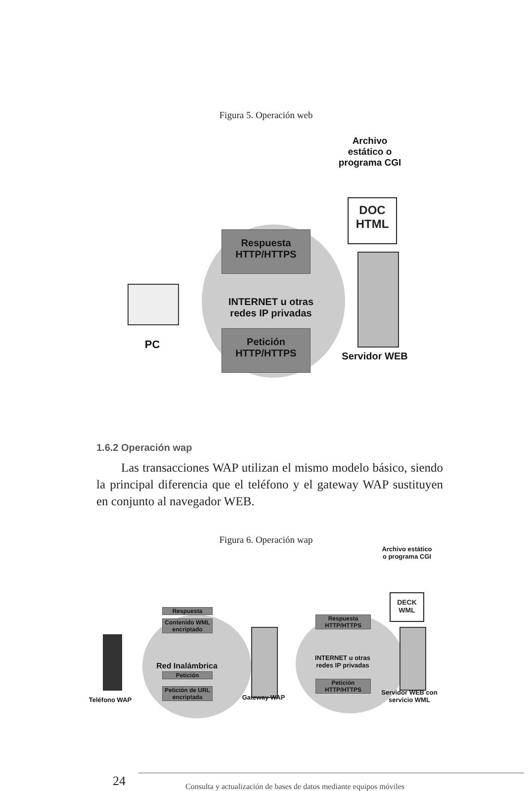Figura 5. Operación web
Archivo estático o programa CGI
DOC HTML
Respuesta HTTP/HTTPS
INTERNET u otras redes IP privadas
Petición HTTP/HTTPS
Servidor WEB
PC
1.6.2 Operación wap
Las transacciones WAP utilizan el mismo modelo básico, siendo la principal diferencia que el teléfono y el gateway WAP sustituyen en conjunto al navegador WEB.
Figura 6. Operación wap
Archivo estático o programa CGI
DECK WML
Respuesta
Contenido WML encriptado
Red Inalámbrica
Petición
Petición de URL encriptada
Gateway WAP
Respuesta HTTP/HTTPS
INTERNET u otras redes IP privadas
Petición HTTP/HTTPS
Servidor WEB con servicio WML
Teléfono WAP
24
Consulta y actualización de bases de datos mediante equipos móviles